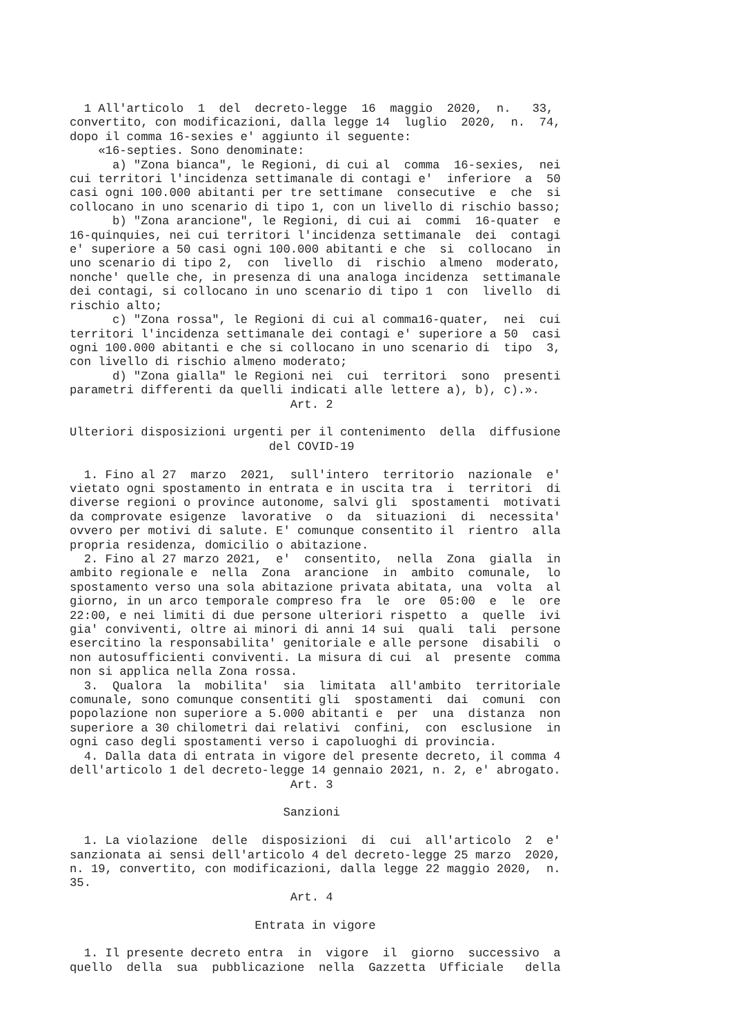1 All'articolo  1  del  decreto-legge  16  maggio  2020,  n.   33,
convertito, con modificazioni, dalla legge 14  luglio  2020,  n.  74,
dopo il comma 16-sexies e' aggiunto il seguente:
    «16-septies. Sono denominate:
      a) "Zona bianca", le Regioni, di cui al  comma  16-sexies,  nei
cui territori l'incidenza settimanale di contagi e'  inferiore  a  50
casi ogni 100.000 abitanti per tre settimane  consecutive  e  che  si
collocano in uno scenario di tipo 1, con un livello di rischio basso;
      b) "Zona arancione", le Regioni, di cui ai  commi  16-quater  e
16-quinquies, nei cui territori l'incidenza settimanale  dei  contagi
e' superiore a 50 casi ogni 100.000 abitanti e che  si  collocano  in
uno scenario di tipo 2,  con  livello  di  rischio  almeno  moderato,
nonche' quelle che, in presenza di una analoga incidenza  settimanale
dei contagi, si collocano in uno scenario di tipo 1  con  livello  di
rischio alto;
      c) "Zona rossa", le Regioni di cui al comma16-quater,  nei  cui
territori l'incidenza settimanale dei contagi e' superiore a 50  casi
ogni 100.000 abitanti e che si collocano in uno scenario di  tipo  3,
con livello di rischio almeno moderato;
      d) "Zona gialla" le Regioni nei  cui  territori  sono  presenti
parametri differenti da quelli indicati alle lettere a), b), c).».
                               Art. 2

Ulteriori disposizioni urgenti per il contenimento  della  diffusione
                            del COVID-19

  1. Fino al 27  marzo  2021,  sull'intero  territorio  nazionale  e'
vietato ogni spostamento in entrata e in uscita tra  i  territori  di
diverse regioni o province autonome, salvi gli  spostamenti  motivati
da comprovate esigenze  lavorative  o  da  situazioni  di  necessita'
ovvero per motivi di salute. E' comunque consentito il  rientro  alla
propria residenza, domicilio o abitazione.
  2. Fino al 27 marzo 2021,  e'  consentito,  nella  Zona  gialla  in
ambito regionale e  nella  Zona  arancione  in  ambito  comunale,  lo
spostamento verso una sola abitazione privata abitata, una  volta  al
giorno, in un arco temporale compreso fra  le  ore  05:00  e  le  ore
22:00, e nei limiti di due persone ulteriori rispetto  a  quelle  ivi
gia' conviventi, oltre ai minori di anni 14 sui  quali  tali  persone
esercitino la responsabilita' genitoriale e alle persone  disabili  o
non autosufficienti conviventi. La misura di cui  al  presente  comma
non si applica nella Zona rossa.
  3.  Qualora  la  mobilita'  sia  limitata  all'ambito  territoriale
comunale, sono comunque consentiti gli  spostamenti  dai  comuni  con
popolazione non superiore a 5.000 abitanti e  per  una  distanza  non
superiore a 30 chilometri dai relativi  confini,  con  esclusione  in
ogni caso degli spostamenti verso i capoluoghi di provincia.
  4. Dalla data di entrata in vigore del presente decreto, il comma 4
dell'articolo 1 del decreto-legge 14 gennaio 2021, n. 2, e' abrogato.
                               Art. 3

                              Sanzioni

  1. La violazione  delle  disposizioni  di  cui  all'articolo  2  e'
sanzionata ai sensi dell'articolo 4 del decreto-legge 25 marzo  2020,
n. 19, convertito, con modificazioni, dalla legge 22 maggio 2020,  n.
35.
                               Art. 4

                          Entrata in vigore

  1. Il presente decreto entra  in  vigore  il  giorno  successivo  a
quello  della  sua  pubblicazione  nella  Gazzetta  Ufficiale   della